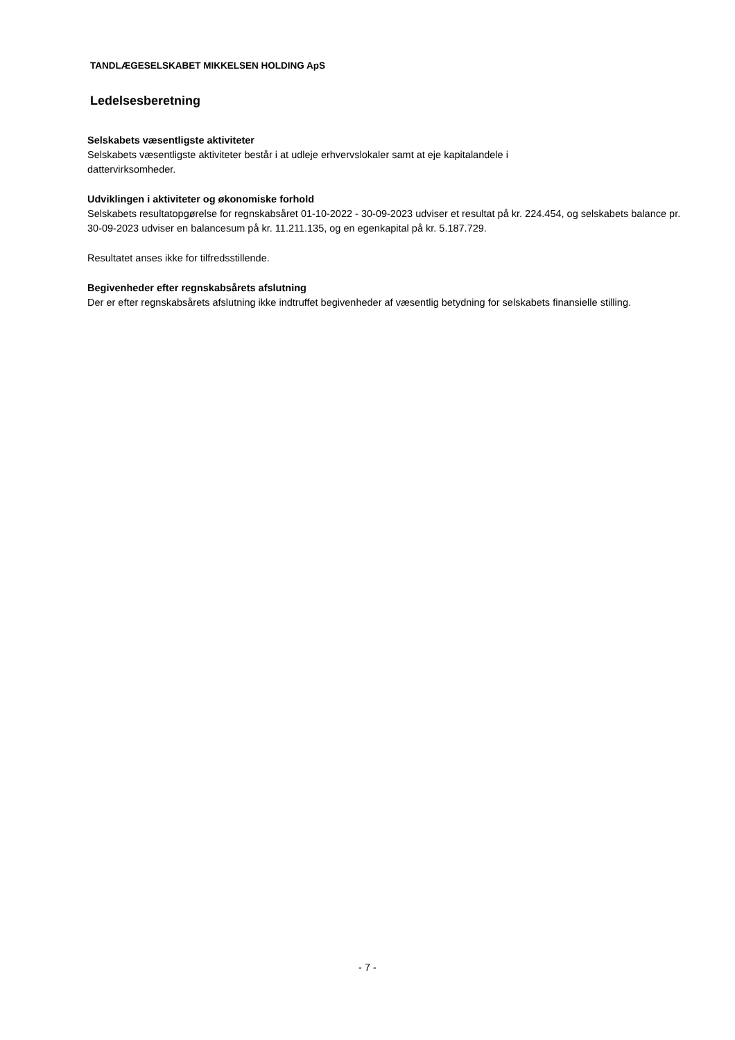TANDLÆGESELSKABET MIKKELSEN HOLDING ApS
Ledelsesberetning
Selskabets væsentligste aktiviteter
Selskabets væsentligste aktiviteter består i at udleje erhvervslokaler samt at eje kapitalandele i
dattervirksomheder.
Udviklingen i aktiviteter og økonomiske forhold
Selskabets resultatopgørelse for regnskabsåret 01-10-2022 - 30-09-2023 udviser et resultat på kr. 224.454, og selskabets balance pr. 30-09-2023 udviser en balancesum på kr. 11.211.135, og en egenkapital på kr. 5.187.729.
Resultatet anses ikke for tilfredsstillende.
Begivenheder efter regnskabsårets afslutning
Der er efter regnskabsårets afslutning ikke indtruffet begivenheder af væsentlig betydning for selskabets finansielle stilling.
- 7 -